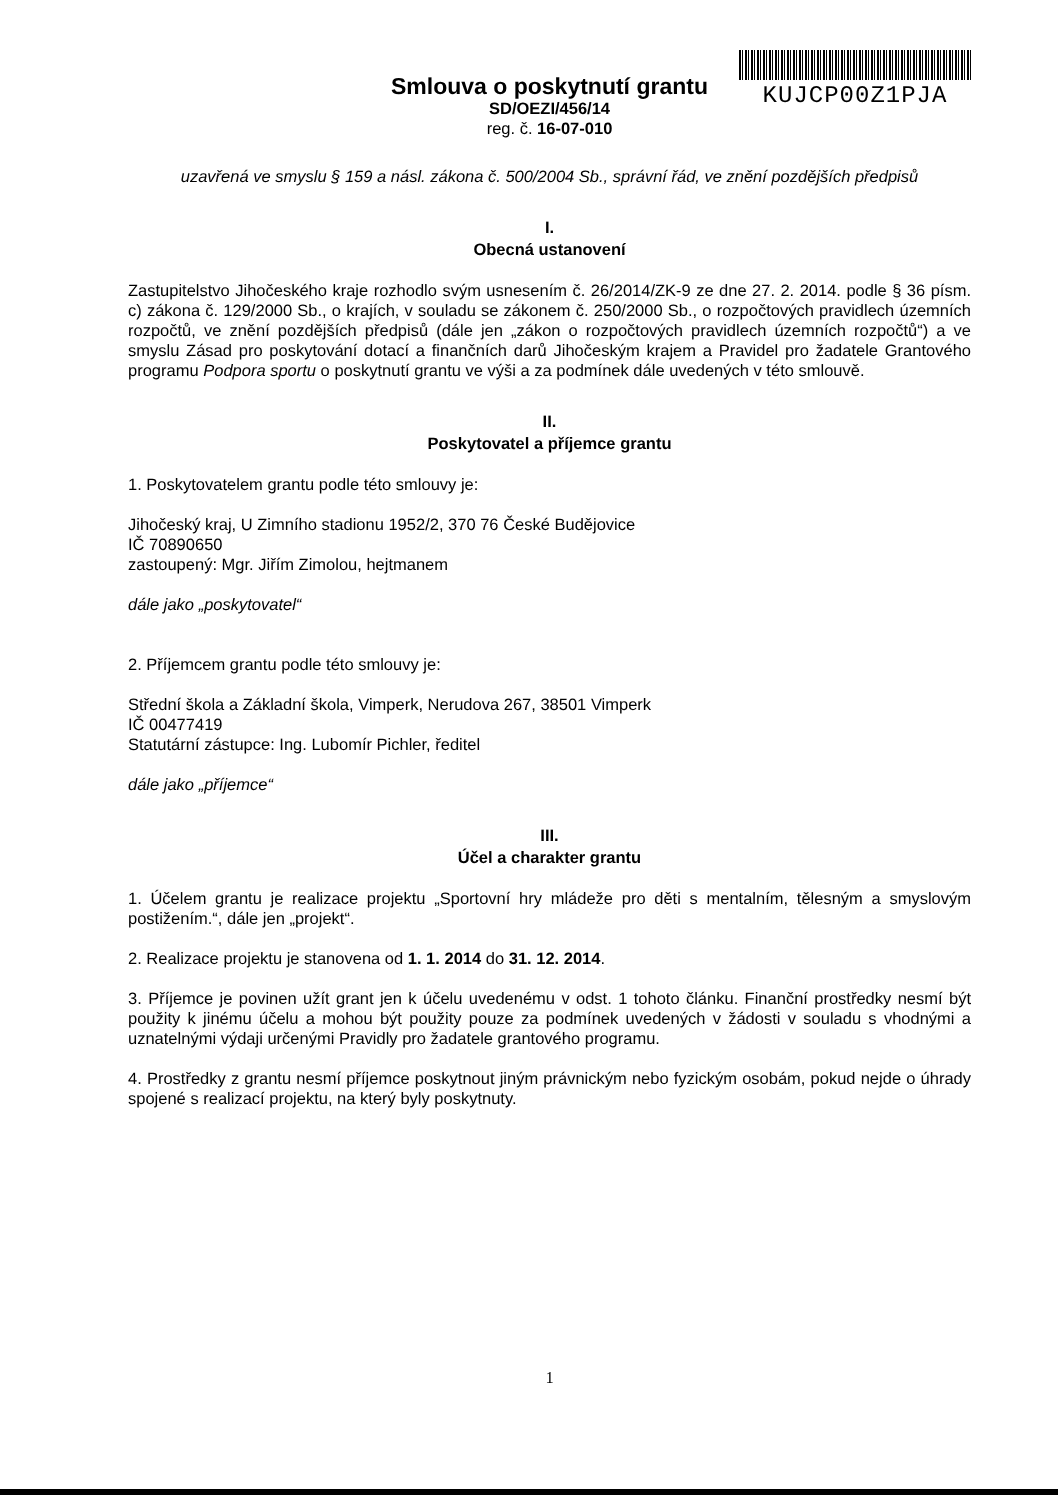KUJCP00Z1PJA
Smlouva o poskytnutí grantu
SD/OEZI/456/14
reg. č. 16-07-010
uzavřená ve smyslu § 159 a násl. zákona č. 500/2004 Sb., správní řád, ve znění pozdějších předpisů
I.
Obecná ustanovení
Zastupitelstvo Jihočeského kraje rozhodlo svým usnesením č. 26/2014/ZK-9 ze dne 27. 2. 2014. podle § 36 písm. c) zákona č. 129/2000 Sb., o krajích, v souladu se zákonem č. 250/2000 Sb., o rozpočtových pravidlech územních rozpočtů, ve znění pozdějších předpisů (dále jen „zákon o rozpočtových pravidlech územních rozpočtů“) a ve smyslu Zásad pro poskytování dotací a finančních darů Jihočeským krajem a Pravidel pro žadatele Grantového programu Podpora sportu o poskytnutí grantu ve výši a za podmínek dále uvedených v této smlouvě.
II.
Poskytovatel a příjemce grantu
1. Poskytovatelem grantu podle této smlouvy je:
Jihočeský kraj, U Zimního stadionu 1952/2, 370 76 České Budějovice
IČ 70890650
zastoupený: Mgr. Jiřím Zimolou, hejtmanem
dále jako „poskytovatel“
2. Příjemcem grantu podle této smlouvy je:
Střední škola a Základní škola, Vimperk, Nerudova 267, 38501 Vimperk
IČ 00477419
Statutární zástupce: Ing. Lubomír Pichler, ředitel
dále jako „příjemce“
III.
Účel a charakter grantu
1. Účelem grantu je realizace projektu „Sportovní hry mládeže pro děti s mentalním, tělesným a smyslovým postižením.“, dále jen „projekt“.
2. Realizace projektu je stanovena od 1. 1. 2014 do 31. 12. 2014.
3. Příjemce je povinen užít grant jen k účelu uvedenému v odst. 1 tohoto článku. Finanční prostředky nesmí být použity k jinému účelu a mohou být použity pouze za podmínek uvedených v žádosti v souladu s vhodnými a uznatelnými výdaji určenými Pravidly pro žadatele grantového programu.
4. Prostředky z grantu nesmí příjemce poskytnout jiným právnickým nebo fyzickým osobám, pokud nejde o úhrady spojené s realizací projektu, na který byly poskytnuty.
1